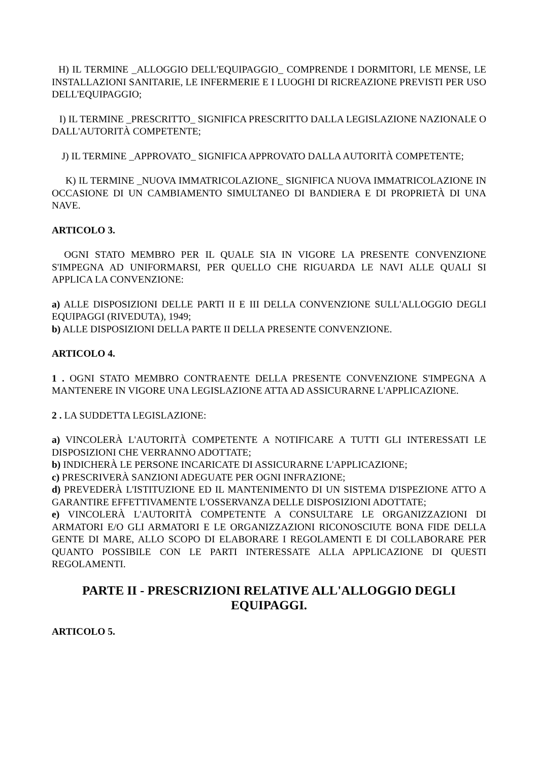H) IL TERMINE _ALLOGGIO DELL'EQUIPAGGIO_ COMPRENDE I DORMITORI, LE MENSE, LE INSTALLAZIONI SANITARIE, LE INFERMERIE E I LUOGHI DI RICREAZIONE PREVISTI PER USO DELL'EQUIPAGGIO;
I) IL TERMINE _PRESCRITTO_ SIGNIFICA PRESCRITTO DALLA LEGISLAZIONE NAZIONALE O DALL'AUTORITÀ COMPETENTE;
J) IL TERMINE _APPROVATO_ SIGNIFICA APPROVATO DALLA AUTORITÀ COMPETENTE;
K) IL TERMINE _NUOVA IMMATRICOLAZIONE_ SIGNIFICA NUOVA IMMATRICOLAZIONE IN OCCASIONE DI UN CAMBIAMENTO SIMULTANEO DI BANDIERA E DI PROPRIETÀ DI UNA NAVE.
ARTICOLO 3.
OGNI STATO MEMBRO PER IL QUALE SIA IN VIGORE LA PRESENTE CONVENZIONE S'IMPEGNA AD UNIFORMARSI, PER QUELLO CHE RIGUARDA LE NAVI ALLE QUALI SI APPLICA LA CONVENZIONE:
a) ALLE DISPOSIZIONI DELLE PARTI II E III DELLA CONVENZIONE SULL'ALLOGGIO DEGLI EQUIPAGGI (RIVEDUTA), 1949;
b) ALLE DISPOSIZIONI DELLA PARTE II DELLA PRESENTE CONVENZIONE.
ARTICOLO 4.
1 . OGNI STATO MEMBRO CONTRAENTE DELLA PRESENTE CONVENZIONE S'IMPEGNA A MANTENERE IN VIGORE UNA LEGISLAZIONE ATTA AD ASSICURARNE L'APPLICAZIONE.
2 . LA SUDDETTA LEGISLAZIONE:
a) VINCOLERÀ L'AUTORITÀ COMPETENTE A NOTIFICARE A TUTTI GLI INTERESSATI LE DISPOSIZIONI CHE VERRANNO ADOTTATE;
b) INDICHERÀ LE PERSONE INCARICATE DI ASSICURARNE L'APPLICAZIONE;
c) PRESCRIVERÀ SANZIONI ADEGUATE PER OGNI INFRAZIONE;
d) PREVEDERÀ L'ISTITUZIONE ED IL MANTENIMENTO DI UN SISTEMA D'ISPEZIONE ATTO A GARANTIRE EFFETTIVAMENTE L'OSSERVANZA DELLE DISPOSIZIONI ADOTTATE;
e) VINCOLERÀ L'AUTORITÀ COMPETENTE A CONSULTARE LE ORGANIZZAZIONI DI ARMATORI E/O GLI ARMATORI E LE ORGANIZZAZIONI RICONOSCIUTE BONA FIDE DELLA GENTE DI MARE, ALLO SCOPO DI ELABORARE I REGOLAMENTI E DI COLLABORARE PER QUANTO POSSIBILE CON LE PARTI INTERESSATE ALLA APPLICAZIONE DI QUESTI REGOLAMENTI.
PARTE II - PRESCRIZIONI RELATIVE ALL'ALLOGGIO DEGLI EQUIPAGGI.
ARTICOLO 5.